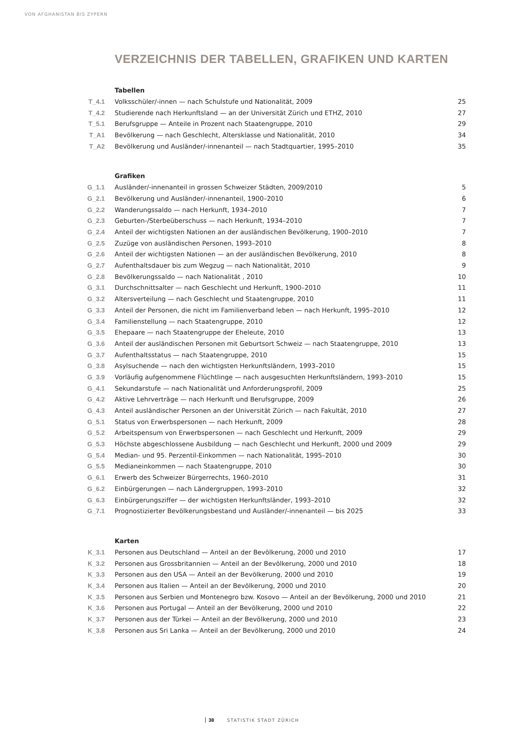VON AFGHANISTAN BIS ZYPERN
VERZEICHNIS DER TABELLEN, GRAFIKEN UND KARTEN
Tabellen
| T_4.1 | Volksschüler/-innen — nach Schulstufe und Nationalität, 2009 | 25 |
| T_4.2 | Studierende nach Herkunftsland — an der Universität Zürich und ETHZ, 2010 | 27 |
| T_5.1 | Berufsgruppe — Anteile in Prozent nach Staatengruppe, 2010 | 29 |
| T_A1 | Bevölkerung — nach Geschlecht, Altersklasse und Nationalität, 2010 | 34 |
| T_A2 | Bevölkerung und Ausländer/-innenanteil — nach Stadtquartier, 1995–2010 | 35 |
Grafiken
| G_1.1 | Ausländer/-innenanteil in grossen Schweizer Städten, 2009/2010 | 5 |
| G_2.1 | Bevölkerung und Ausländer/-innenanteil, 1900–2010 | 6 |
| G_2.2 | Wanderungssaldo — nach Herkunft, 1934–2010 | 7 |
| G_2.3 | Geburten-/Sterbeüberschuss — nach Herkunft, 1934–2010 | 7 |
| G_2.4 | Anteil der wichtigsten Nationen an der ausländischen Bevölkerung, 1900–2010 | 7 |
| G_2.5 | Zuzüge von ausländischen Personen, 1993–2010 | 8 |
| G_2.6 | Anteil der wichtigsten Nationen — an der ausländischen Bevölkerung, 2010 | 8 |
| G_2.7 | Aufenthaltsdauer bis zum Wegzug — nach Nationalität, 2010 | 9 |
| G_2.8 | Bevölkerungssaldo — nach Nationalität , 2010 | 10 |
| G_3.1 | Durchschnittsalter — nach Geschlecht und Herkunft, 1900–2010 | 11 |
| G_3.2 | Altersverteilung — nach Geschlecht und Staatengruppe, 2010 | 11 |
| G_3.3 | Anteil der Personen, die nicht im Familienverband leben — nach Herkunft, 1995–2010 | 12 |
| G_3.4 | Familienstellung — nach Staatengruppe, 2010 | 12 |
| G_3.5 | Ehepaare — nach Staatengruppe der Eheleute, 2010 | 13 |
| G_3.6 | Anteil der ausländischen Personen mit Geburtsort Schweiz — nach Staatengruppe, 2010 | 13 |
| G_3.7 | Aufenthaltsstatus — nach Staatengruppe, 2010 | 15 |
| G_3.8 | Asylsuchende — nach den wichtigsten Herkunftsländern, 1993–2010 | 15 |
| G_3.9 | Vorläufig aufgenommene Flüchtlinge — nach ausgesuchten Herkunftsländern, 1993–2010 | 15 |
| G_4.1 | Sekundarstufe — nach Nationalität und Anforderungsprofil, 2009 | 25 |
| G_4.2 | Aktive Lehrverträge — nach Herkunft und Berufsgruppe, 2009 | 26 |
| G_4.3 | Anteil ausländischer Personen an der Universität Zürich — nach Fakultät, 2010 | 27 |
| G_5.1 | Status von Erwerbspersonen — nach Herkunft, 2009 | 28 |
| G_5.2 | Arbeitspensum von Erwerbspersonen — nach Geschlecht und Herkunft, 2009 | 29 |
| G_5.3 | Höchste abgeschlossene Ausbildung — nach Geschlecht und Herkunft, 2000 und 2009 | 29 |
| G_5.4 | Median- und 95. Perzentil-Einkommen — nach Nationalität, 1995–2010 | 30 |
| G_5.5 | Medianeinkommen — nach Staatengruppe, 2010 | 30 |
| G_6.1 | Erwerb des Schweizer Bürgerrechts, 1960–2010 | 31 |
| G_6.2 | Einbürgerungen — nach Ländergruppen, 1993–2010 | 32 |
| G_6.3 | Einbürgerungsziffer — der wichtigsten Herkunftsländer, 1993–2010 | 32 |
| G_7.1 | Prognostizierter Bevölkerungsbestand und Ausländer/-innenanteil — bis 2025 | 33 |
Karten
| K_3.1 | Personen aus Deutschland — Anteil an der Bevölkerung, 2000 und 2010 | 17 |
| K_3.2 | Personen aus Grossbritannien — Anteil an der Bevölkerung, 2000 und 2010 | 18 |
| K_3.3 | Personen aus den USA — Anteil an der Bevölkerung, 2000 und 2010 | 19 |
| K_3.4 | Personen aus Italien — Anteil an der Bevölkerung, 2000 und 2010 | 20 |
| K_3.5 | Personen aus Serbien und Montenegro bzw. Kosovo — Anteil an der Bevölkerung, 2000 und 2010 | 21 |
| K_3.6 | Personen aus Portugal — Anteil an der Bevölkerung, 2000 und 2010 | 22 |
| K_3.7 | Personen aus der Türkei — Anteil an der Bevölkerung, 2000 und 2010 | 23 |
| K_3.8 | Personen aus Sri Lanka — Anteil an der Bevölkerung, 2000 und 2010 | 24 |
38 STATISTIK STADT ZÜRICH